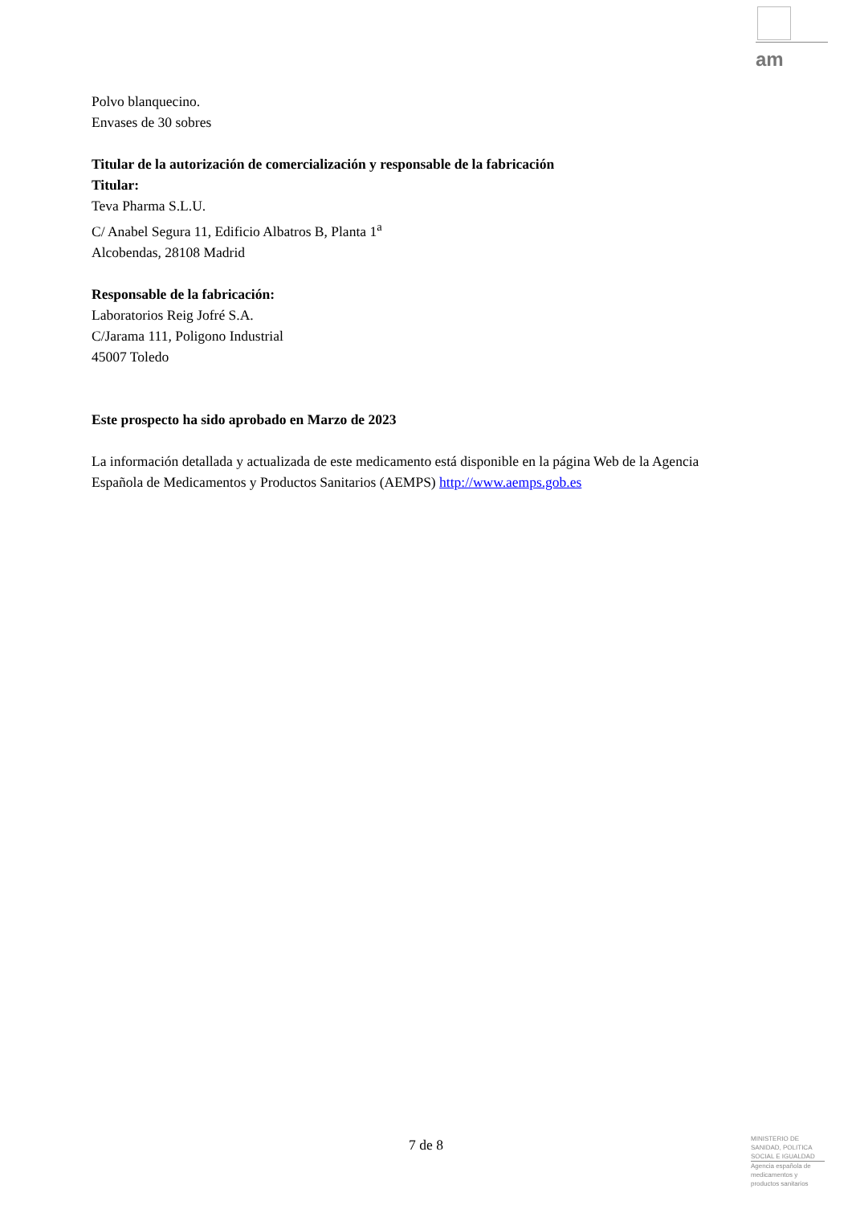am
Polvo blanquecino.
Envases de 30 sobres
Titular de la autorización de comercialización y responsable de la fabricación
Titular:
Teva Pharma S.L.U.
C/ Anabel Segura 11, Edificio Albatros B, Planta 1<sup>a</sup>
Alcobendas, 28108 Madrid
Responsable de la fabricación:
Laboratorios Reig Jofré S.A.
C/Jarama 111, Poligono Industrial
45007 Toledo
Este prospecto ha sido aprobado en Marzo de 2023
La información detallada y actualizada de este medicamento está disponible en la página Web de la Agencia Española de Medicamentos y Productos Sanitarios (AEMPS) http://www.aemps.gob.es
7 de 8
MINISTERIO DE SANIDAD, POLITICA SOCIAL E IGUALDAD
Agencia española de medicamentos y productos sanitarios